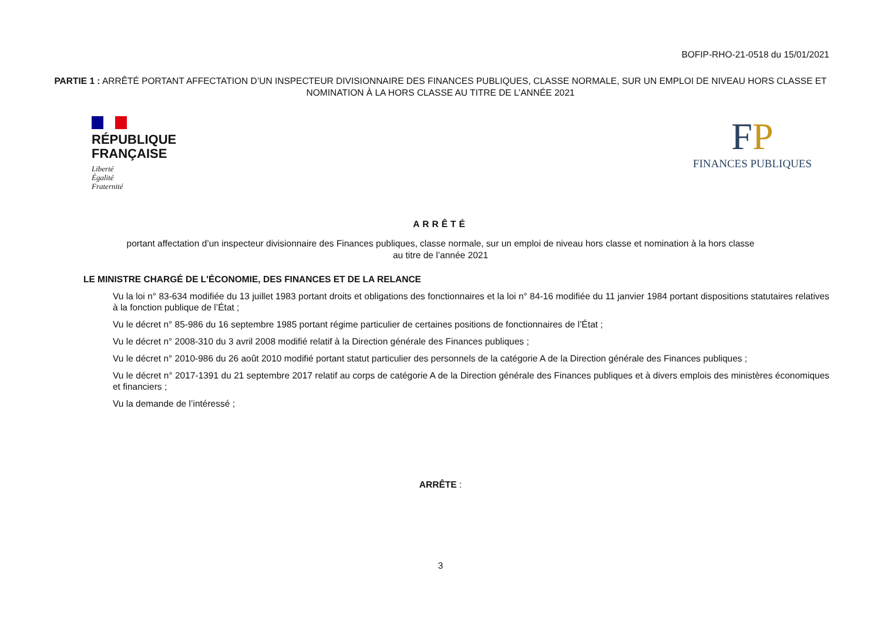BOFIP-RHO-21-0518 du 15/01/2021
PARTIE 1 : ARRÊTÉ PORTANT AFFECTATION D’UN INSPECTEUR DIVISIONNAIRE DES FINANCES PUBLIQUES, CLASSE NORMALE, SUR UN EMPLOI DE NIVEAU HORS CLASSE ET NOMINATION À LA HORS CLASSE AU TITRE DE L’ANNÉE 2021
RÉPUBLIQUE
FRANÇAISE
Liberté
Égalité
Fraternité
FP
FINANCES PUBLIQUES
ARRÊTÉ
portant affectation d’un inspecteur divisionnaire des Finances publiques, classe normale, sur un emploi de niveau hors classe et nomination à la hors classe
au titre de l’année 2021
LE MINISTRE CHARGÉ DE L'ÉCONOMIE, DES FINANCES ET DE LA RELANCE
Vu la loi n° 83-634 modifiée du 13 juillet 1983 portant droits et obligations des fonctionnaires et la loi n° 84-16 modifiée du 11 janvier 1984 portant dispositions statutaires relatives à la fonction publique de l’État ;
Vu le décret n° 85-986 du 16 septembre 1985 portant régime particulier de certaines positions de fonctionnaires de l’État ;
Vu le décret n° 2008-310 du 3 avril 2008 modifié relatif à la Direction générale des Finances publiques ;
Vu le décret n° 2010-986 du 26 août 2010 modifié portant statut particulier des personnels de la catégorie A de la Direction générale des Finances publiques ;
Vu le décret n° 2017-1391 du 21 septembre 2017 relatif au corps de catégorie A de la Direction générale des Finances publiques et à divers emplois des ministères économiques et financiers ;
Vu la demande de l’intéressé ;
ARRÊTE :
3